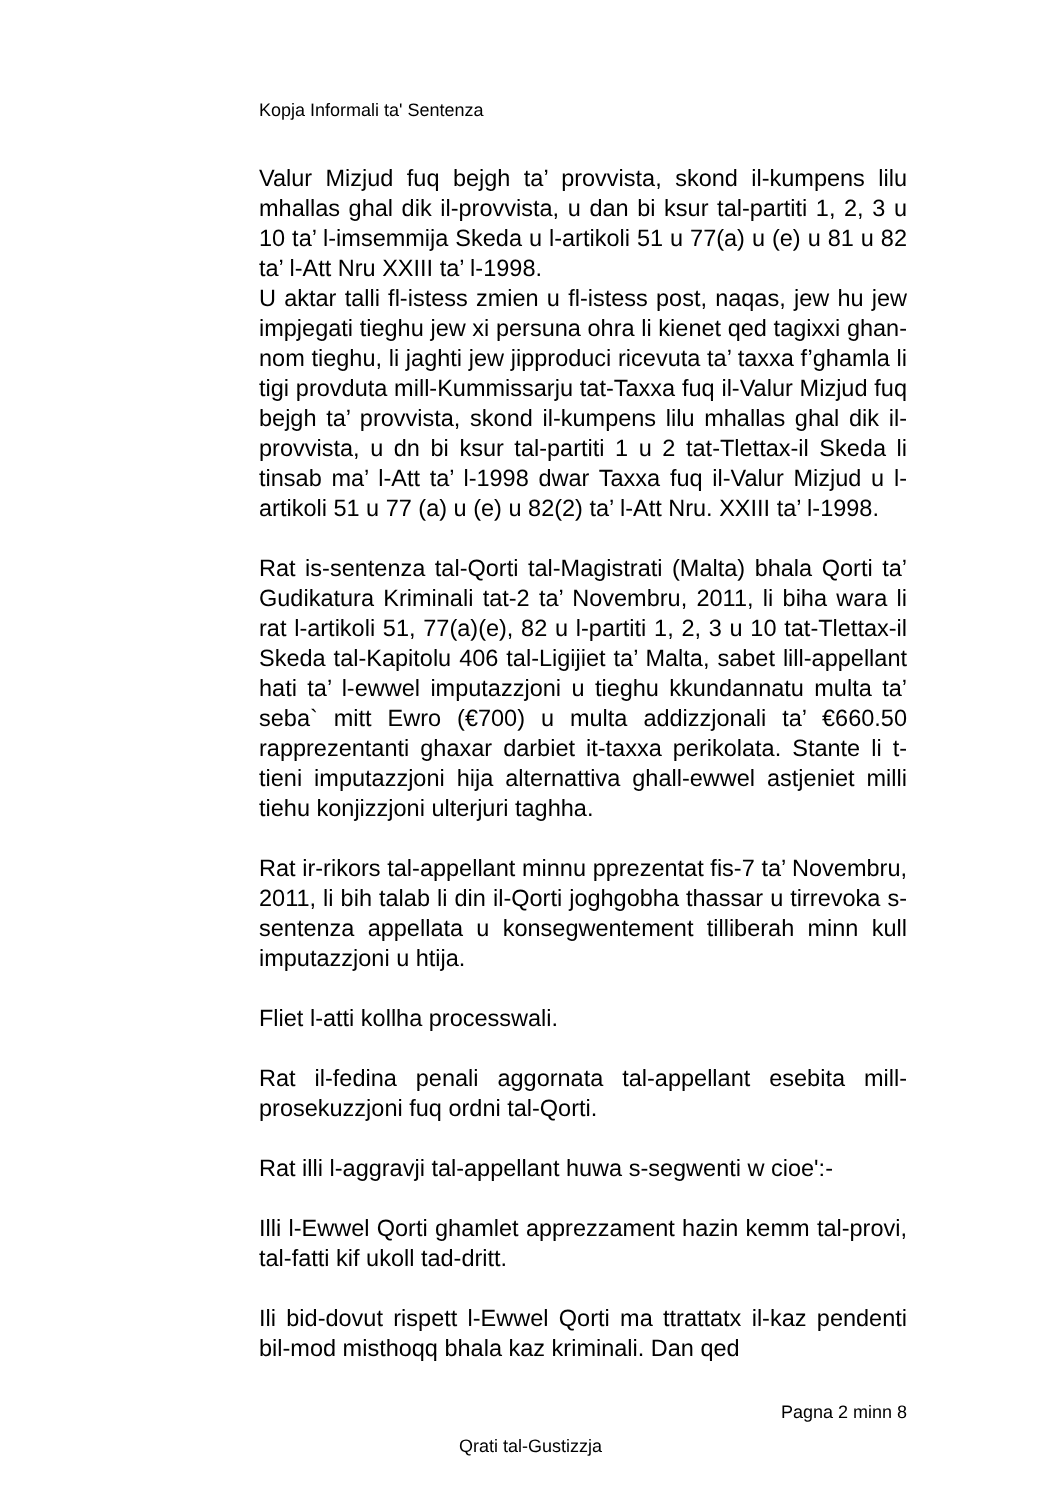Kopja Informali ta' Sentenza
Valur Mizjud fuq bejgh ta’ provvista, skond il-kumpens lilu mhallas ghal dik il-provvista, u dan bi ksur tal-partiti 1, 2, 3 u 10 ta’ l-imsemmija Skeda u l-artikoli 51 u 77(a) u (e) u 81 u 82 ta’ l-Att Nru XXIII ta’ l-1998.
U aktar talli fl-istess zmien u fl-istess post, naqas, jew hu jew impjegati tieghu jew xi persuna ohra li kienet qed tagixxi ghan-nom tieghu, li jaghti jew jipproduci ricevuta ta’ taxxa f’ghamla li tigi provduta mill-Kummissarju tat-Taxxa fuq il-Valur Mizjud fuq bejgh ta’ provvista, skond il-kumpens lilu mhallas ghal dik il-provvista, u dn bi ksur tal-partiti 1 u 2 tat-Tlettax-il Skeda li tinsab ma’ l-Att ta’ l-1998 dwar Taxxa fuq il-Valur Mizjud u l-artikoli 51 u 77 (a) u (e) u 82(2) ta’ l-Att Nru. XXIII ta’ l-1998.
Rat is-sentenza tal-Qorti tal-Magistrati (Malta) bhala Qorti ta’ Gudikatura Kriminali tat-2 ta’ Novembru, 2011, li biha wara li rat l-artikoli 51, 77(a)(e), 82 u l-partiti 1, 2, 3 u 10 tat-Tlettax-il Skeda tal-Kapitolu 406 tal-Ligijiet ta’ Malta, sabet lill-appellant hati ta’ l-ewwel imputazzjoni u tieghu kkundannatu multa ta’ seba` mitt Ewro (€700) u multa addizzjonali ta’ €660.50 rapprezentanti ghaxar darbiet it-taxxa perikolata. Stante li t-tieni imputazzjoni hija alternattiva ghall-ewwel astjeniet milli tiehu konjizzjoni ulterjuri taghha.
Rat ir-rikors tal-appellant minnu pprezentat fis-7 ta’ Novembru, 2011, li bih talab li din il-Qorti joghgobha thassar u tirrevoka s-sentenza appellata u konsegwentement tilliberah minn kull imputazzjoni u htija.
Fliet l-atti kollha processwali.
Rat il-fedina penali aggornata tal-appellant esebita mill-prosekuzzjoni fuq ordni tal-Qorti.
Rat illi l-aggravji tal-appellant huwa s-segwenti w cioe':-
Illi l-Ewwel Qorti ghamlet apprezzament hazin kemm tal-provi, tal-fatti kif ukoll tad-dritt.
Ili bid-dovut rispett l-Ewwel Qorti ma ttrattatx il-kaz pendenti bil-mod misthoqq bhala kaz kriminali. Dan qed
Pagna 2 minn 8
Qrati tal-Gustizzja